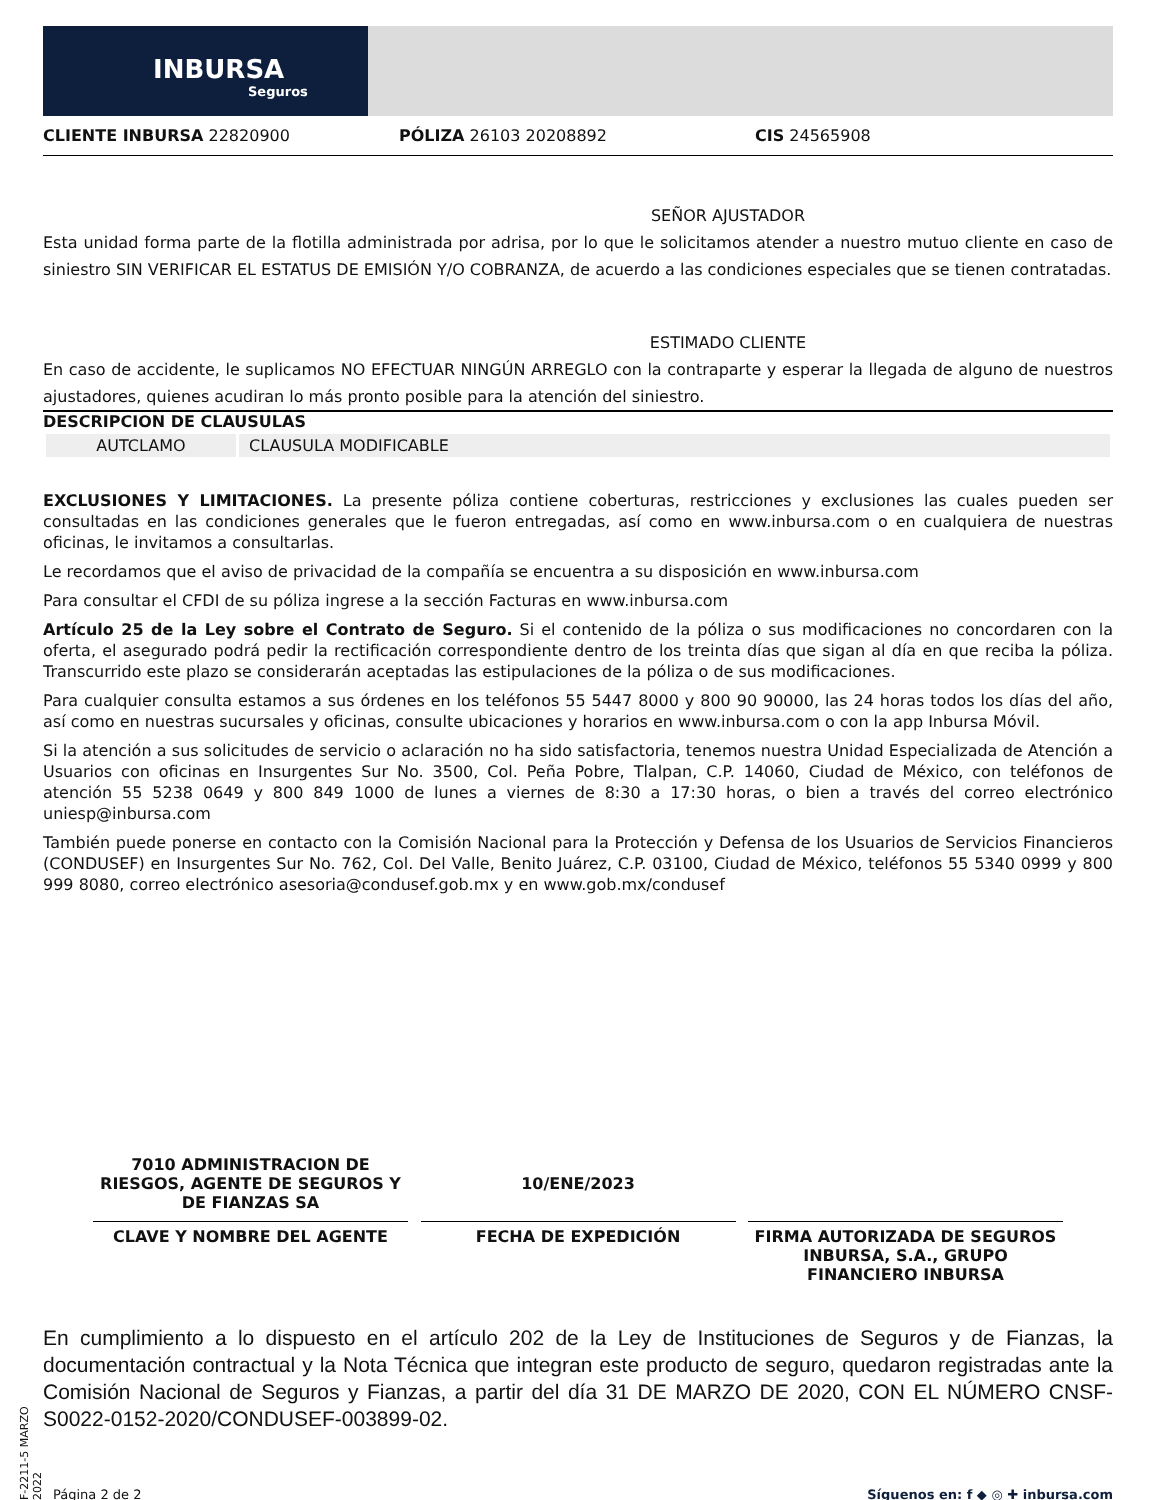INBURSA
Seguros
CLIENTE INBURSA 22820900 PÓLIZA 26103 20208892 CIS 24565908
SEÑOR AJUSTADOR
Esta unidad forma parte de la flotilla administrada por adrisa, por lo que le solicitamos atender a nuestro mutuo cliente en caso de siniestro SIN VERIFICAR EL ESTATUS DE EMISIÓN Y/O COBRANZA, de acuerdo a las condiciones especiales que se tienen contratadas.
ESTIMADO CLIENTE
En caso de accidente, le suplicamos NO EFECTUAR NINGÚN ARREGLO con la contraparte y esperar la llegada de alguno de nuestros ajustadores, quienes acudiran lo más pronto posible para la atención del siniestro.
DESCRIPCION DE CLAUSULAS
| AUTCLAMO | CLAUSULA MODIFICABLE |
EXCLUSIONES Y LIMITACIONES. La presente póliza contiene coberturas, restricciones y exclusiones las cuales pueden ser consultadas en las condiciones generales que le fueron entregadas, así como en www.inbursa.com o en cualquiera de nuestras oficinas, le invitamos a consultarlas.
Le recordamos que el aviso de privacidad de la compañía se encuentra a su disposición en www.inbursa.com
Para consultar el CFDI de su póliza ingrese a la sección Facturas en www.inbursa.com
Artículo 25 de la Ley sobre el Contrato de Seguro. Si el contenido de la póliza o sus modificaciones no concordaren con la oferta, el asegurado podrá pedir la rectificación correspondiente dentro de los treinta días que sigan al día en que reciba la póliza. Transcurrido este plazo se considerarán aceptadas las estipulaciones de la póliza o de sus modificaciones.
Para cualquier consulta estamos a sus órdenes en los teléfonos 55 5447 8000 y 800 90 90000, las 24 horas todos los días del año, así como en nuestras sucursales y oficinas, consulte ubicaciones y horarios en www.inbursa.com o con la app Inbursa Móvil.
Si la atención a sus solicitudes de servicio o aclaración no ha sido satisfactoria, tenemos nuestra Unidad Especializada de Atención a Usuarios con oficinas en Insurgentes Sur No. 3500, Col. Peña Pobre, Tlalpan, C.P. 14060, Ciudad de México, con teléfonos de atención 55 5238 0649 y 800 849 1000 de lunes a viernes de 8:30 a 17:30 horas, o bien a través del correo electrónico uniesp@inbursa.com
También puede ponerse en contacto con la Comisión Nacional para la Protección y Defensa de los Usuarios de Servicios Financieros (CONDUSEF) en Insurgentes Sur No. 762, Col. Del Valle, Benito Juárez, C.P. 03100, Ciudad de México, teléfonos 55 5340 0999 y 800 999 8080, correo electrónico asesoria@condusef.gob.mx y en www.gob.mx/condusef
7010 ADMINISTRACION DE RIESGOS, AGENTE DE SEGUROS Y DE FIANZAS SA
CLAVE Y NOMBRE DEL AGENTE
10/ENE/2023
FECHA DE EXPEDICIÓN
FIRMA AUTORIZADA DE SEGUROS INBURSA, S.A., GRUPO FINANCIERO INBURSA
En cumplimiento a lo dispuesto en el artículo 202 de la Ley de Instituciones de Seguros y de Fianzas, la documentación contractual y la Nota Técnica que integran este producto de seguro, quedaron registradas ante la Comisión Nacional de Seguros y Fianzas, a partir del día 31 DE MARZO DE 2020, CON EL NÚMERO CNSF-S0022-0152-2020/CONDUSEF-003899-02.
Página 2 de 2 Síguenos en: f ◆ ◎ ✚ inbursa.com
F-2211-5 MARZO 2022